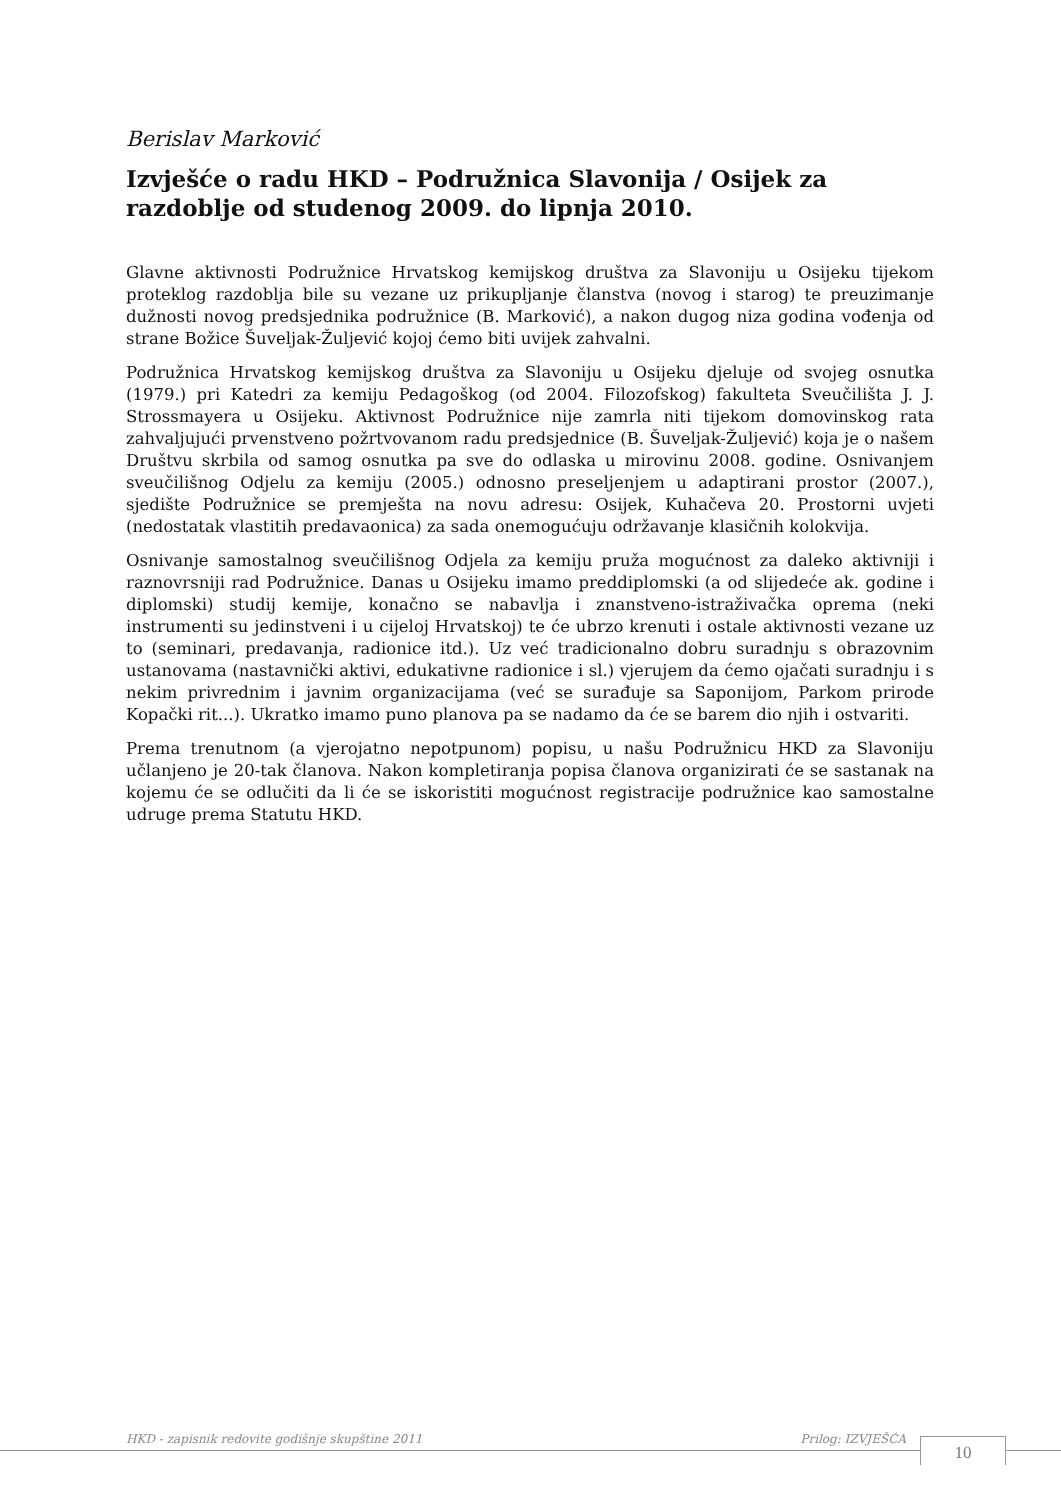Berislav Marković
Izvješće o radu HKD – Podružnica Slavonija / Osijek za razdoblje od studenog 2009. do lipnja 2010.
Glavne aktivnosti Podružnice Hrvatskog kemijskog društva za Slavoniju u Osijeku tijekom proteklog razdoblja bile su vezane uz prikupljanje članstva (novog i starog) te preuzimanje dužnosti novog predsjednika podružnice (B. Marković), a nakon dugog niza godina vođenja od strane Božice Šuveljak-Žuljević kojoj ćemo biti uvijek zahvalni.
Podružnica Hrvatskog kemijskog društva za Slavoniju u Osijeku djeluje od svojeg osnutka (1979.) pri Katedri za kemiju Pedagoškog (od 2004. Filozofskog) fakulteta Sveučilišta J. J. Strossmayera u Osijeku. Aktivnost Podružnice nije zamrla niti tijekom domovinskog rata zahvaljujući prvenstveno požrtvovanom radu predsjednice (B. Šuveljak-Žuljević) koja je o našem Društvu skrbila od samog osnutka pa sve do odlaska u mirovinu 2008. godine. Osnivanjem sveučilišnog Odjelu za kemiju (2005.) odnosno preseljenjem u adaptirani prostor (2007.), sjedište Podružnice se premješta na novu adresu: Osijek, Kuhačeva 20. Prostorni uvjeti (nedostatak vlastitih predavaonica) za sada onemogućuju održavanje klasičnih kolokvija.
Osnivanje samostalnog sveučilišnog Odjela za kemiju pruža mogućnost za daleko aktivniji i raznovrsniji rad Podružnice. Danas u Osijeku imamo preddiplomski (a od slijedeće ak. godine i diplomski) studij kemije, konačno se nabavlja i znanstveno-istraživačka oprema (neki instrumenti su jedinstveni i u cijeloj Hrvatskoj) te će ubrzo krenuti i ostale aktivnosti vezane uz to (seminari, predavanja, radionice itd.). Uz već tradicionalno dobru suradnju s obrazovnim ustanovama (nastavnički aktivi, edukativne radionice i sl.) vjerujem da ćemo ojačati suradnju i s nekim privrednim i javnim organizacijama (već se surađuje sa Saponijom, Parkom prirode Kopački rit...). Ukratko imamo puno planova pa se nadamo da će se barem dio njih i ostvariti.
Prema trenutnom (a vjerojatno nepotpunom) popisu, u našu Podružnicu HKD za Slavoniju učlanjeno je 20-tak članova. Nakon kompletiranja popisa članova organizirati će se sastanak na kojemu će se odlučiti da li će se iskoristiti mogućnost registracije podružnice kao samostalne udruge prema Statutu HKD.
HKD - zapisnik redovite godišnje skupštine 2011 Prilog: IZVJEŠĆA 10